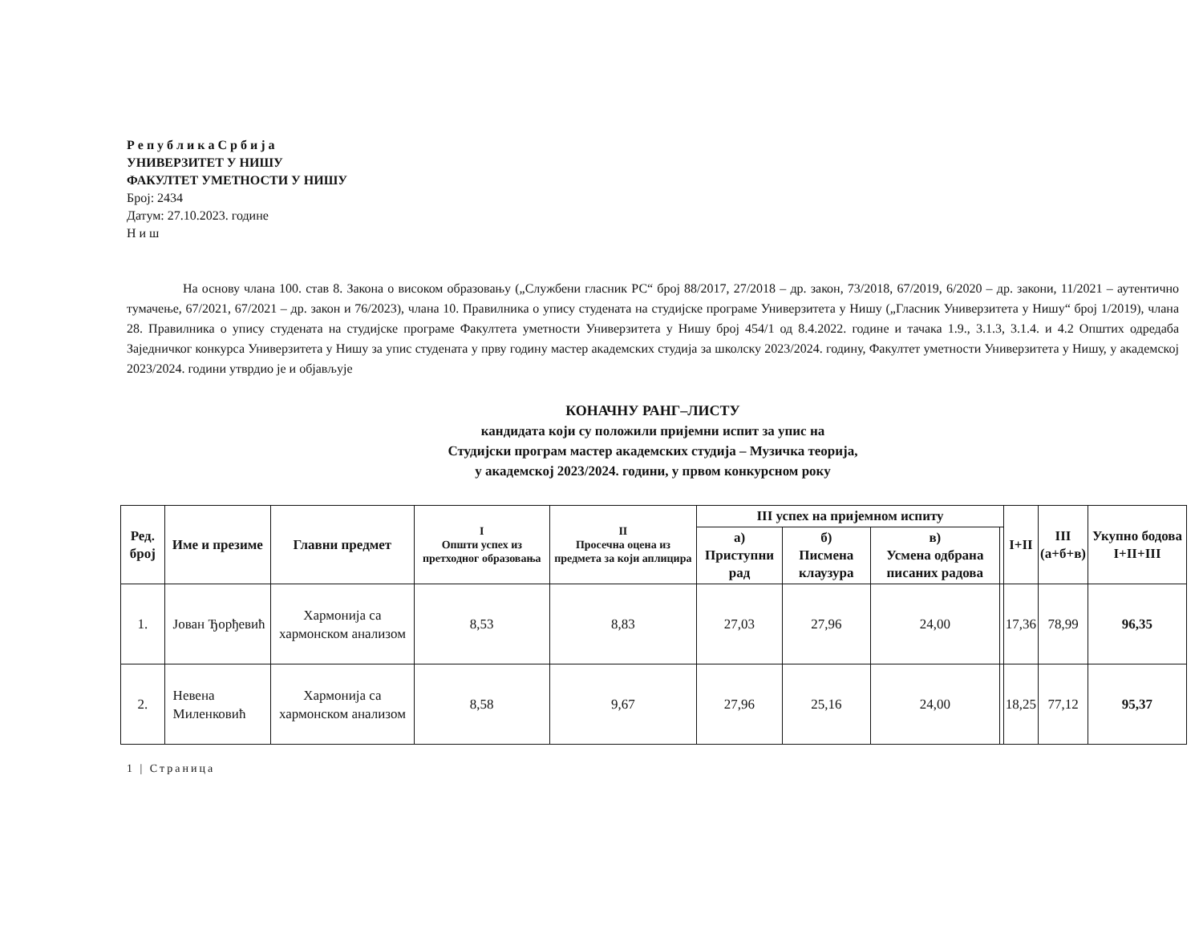Р е п у б л и к а С р б и ј а
УНИВЕРЗИТЕТ У НИШУ
ФАКУЛТЕТ УМЕТНОСТИ У НИШУ
Број: 2434
Датум: 27.10.2023. године
Н и ш
На основу члана 100. став 8. Закона о високом образовању („Службени гласник РС“ број 88/2017, 27/2018 – др. закон, 73/2018, 67/2019, 6/2020 – др. закони, 11/2021 – аутентично тумачење, 67/2021, 67/2021 – др. закон и 76/2023), члана 10. Правилника о упису студената на студијске програме Универзитета у Нишу („Гласник Универзитета у Нишу“ број 1/2019), члана 28. Правилника о упису студената на студијске програме Факултета уметности Универзитета у Нишу број 454/1 од 8.4.2022. године и тачака 1.9., 3.1.3, 3.1.4. и 4.2 Општих одредаба Заједничког конкурса Универзитета у Нишу за упис студената у прву годину мастер академских студија за школску 2023/2024. годину, Факултет уметности Универзитета у Нишу, у академској 2023/2024. години утврдио је и објављује
КОНАЧНУ РАНГ–ЛИСТУ
кандидата који су положили пријемни испит за упис на
Студијски програм мастер академских студија – Музичка теорија,
у академској 2023/2024. години, у првом конкурсном року
| Ред. број | Име и презиме | Главни предмет | I Општи успех из претходног образовања | II Просечна оцена из предмета за који аплицира | III успех на пријемном испиту | | | | I+II | III (а+б+в) | Укупно бодова I+II+III |
| --- | --- | --- | --- | --- | --- | --- | --- | --- | --- | --- | --- |
| | | | | | а) Приступни рад | б) Писмена клаузура | в) Усмена одбрана писаних радова | | | | |
| 1. | Јован Ђорђевић | Хармонија са хармонском анализом | 8,53 | 8,83 | 27,03 | 27,96 | 24,00 | | 17,36 | 78,99 | 96,35 |
| 2. | Невена Миленковић | Хармонија са хармонском анализом | 8,58 | 9,67 | 27,96 | 25,16 | 24,00 | | 18,25 | 77,12 | 95,37 |
1 | Страница